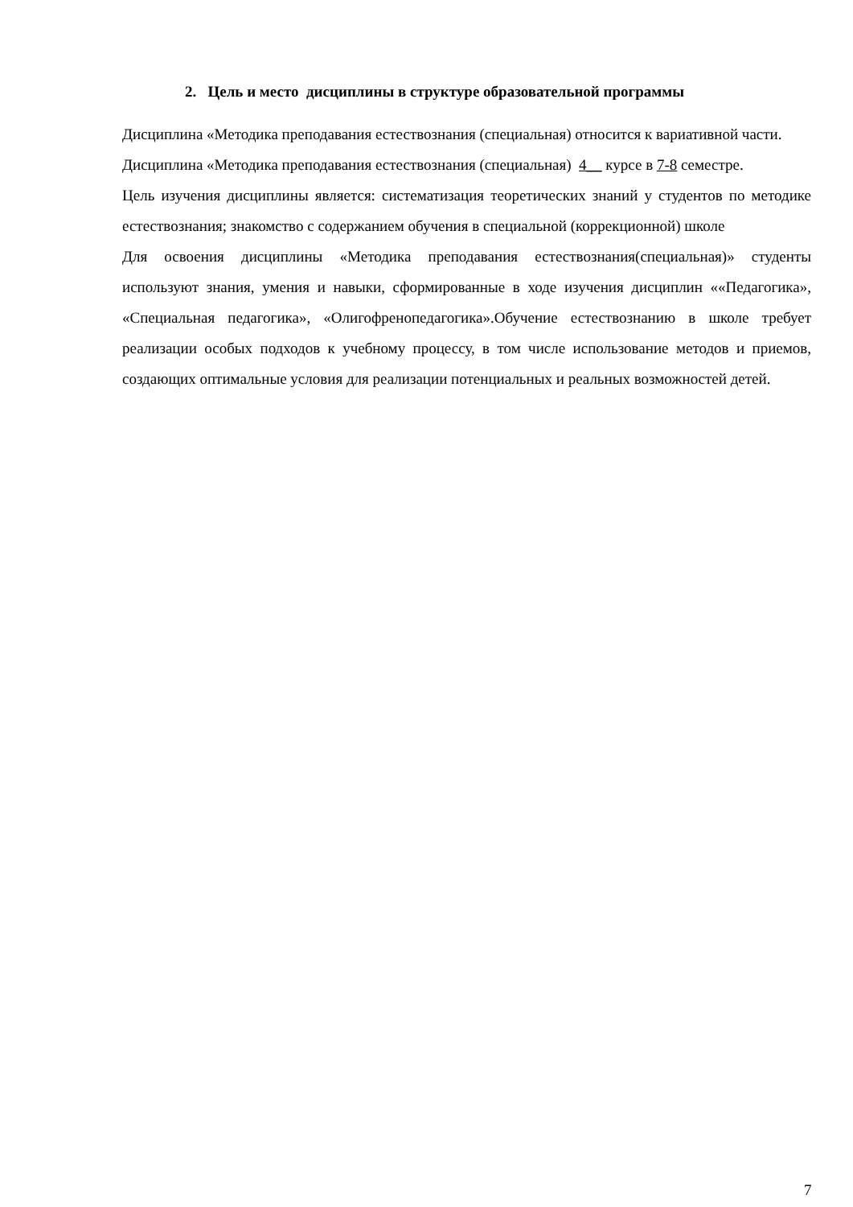2. Цель и место дисциплины в структуре образовательной программы
Дисциплина «Методика преподавания естествознания (специальная) относится к вариативной части.
Дисциплина «Методика преподавания естествознания (специальная) 4__ курсе в 7-8 семестре.
Цель изучения дисциплины является: систематизация теоретических знаний у студентов по методике естествознания; знакомство с содержанием обучения в специальной (коррекционной) школе
Для освоения дисциплины «Методика преподавания естествознания(специальная)» студенты используют знания, умения и навыки, сформированные в ходе изучения дисциплин ««Педагогика», «Специальная педагогика», «Олигофренопедагогика».Обучение естествознанию в школе требует реализации особых подходов к учебному процессу, в том числе использование методов и приемов, создающих оптимальные условия для реализации потенциальных и реальных возможностей детей.
7